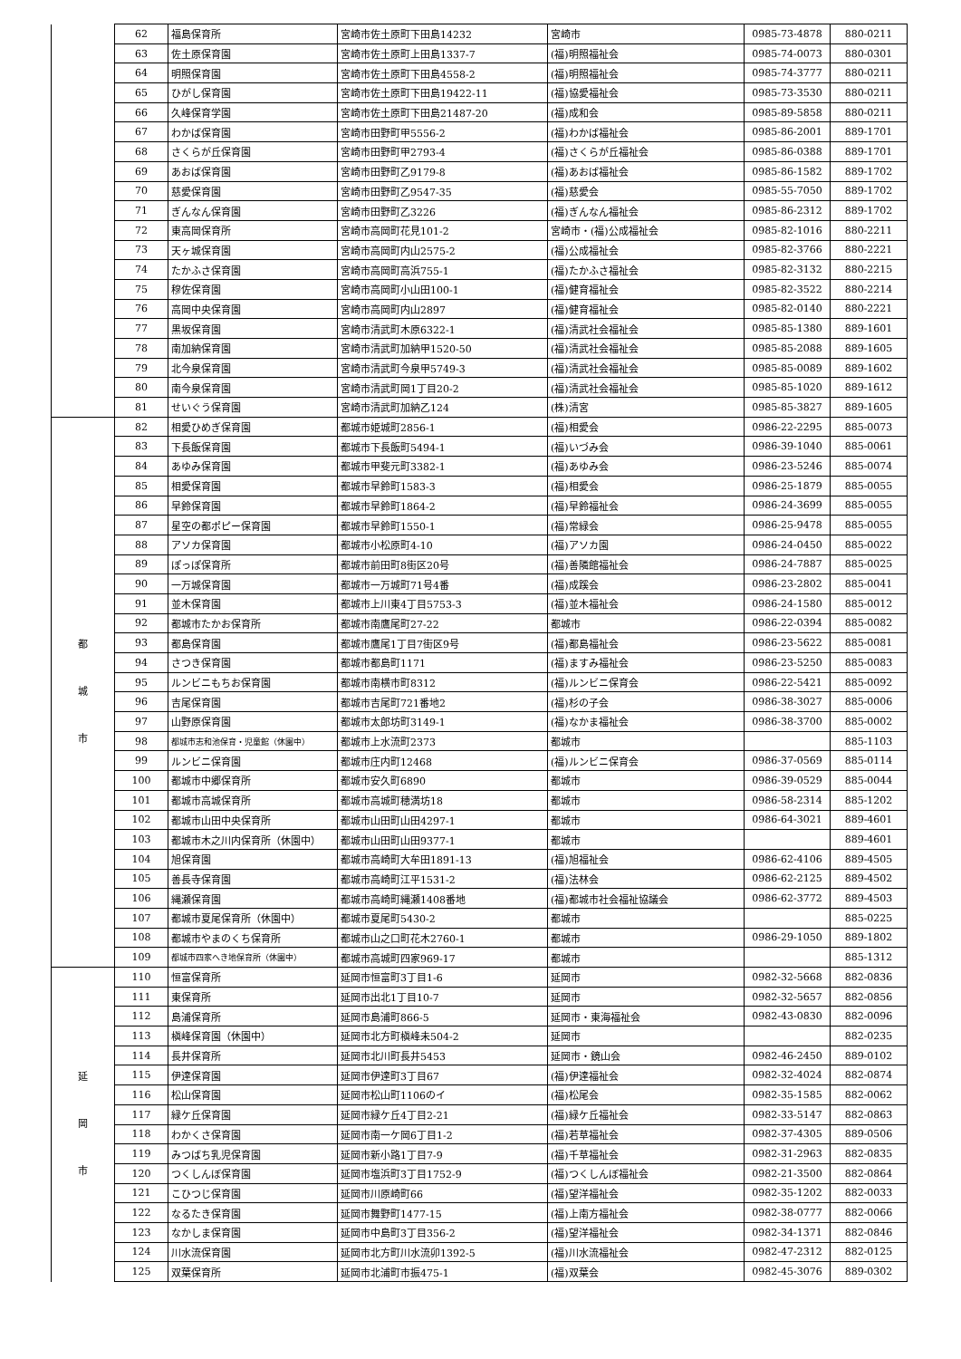| | 62 | 福島保育所 | 宮崎市佐土原町下田島14232 | 宮崎市 | 0985-73-4878 | 880-0211 |
| | 63 | 佐土原保育園 | 宮崎市佐土原町上田島1337-7 | (福)明照福祉会 | 0985-74-0073 | 880-0301 |
| | 64 | 明照保育園 | 宮崎市佐土原町下田島4558-2 | (福)明照福祉会 | 0985-74-3777 | 880-0211 |
| | 65 | ひがし保育園 | 宮崎市佐土原町下田島19422-11 | (福)協愛福祉会 | 0985-73-3530 | 880-0211 |
| | 66 | 久峰保育学園 | 宮崎市佐土原町下田島21487-20 | (福)成和会 | 0985-89-5858 | 880-0211 |
| | 67 | わかば保育園 | 宮崎市田野町甲5556-2 | (福)わかば福祉会 | 0985-86-2001 | 889-1701 |
| | 68 | さくらが丘保育園 | 宮崎市田野町甲2793-4 | (福)さくらが丘福祉会 | 0985-86-0388 | 889-1701 |
| | 69 | あおば保育園 | 宮崎市田野町乙9179-8 | (福)あおば福祉会 | 0985-86-1582 | 889-1702 |
| | 70 | 慈愛保育園 | 宮崎市田野町乙9547-35 | (福)慈愛会 | 0985-55-7050 | 889-1702 |
| | 71 | ぎんなん保育園 | 宮崎市田野町乙3226 | (福)ぎんなん福祉会 | 0985-86-2312 | 889-1702 |
| | 72 | 東高岡保育所 | 宮崎市高岡町花見101-2 | 宮崎市・(福)公成福祉会 | 0985-82-1016 | 880-2211 |
| | 73 | 天ヶ城保育園 | 宮崎市高岡町内山2575-2 | (福)公成福祉会 | 0985-82-3766 | 880-2221 |
| | 74 | たかふさ保育園 | 宮崎市高岡町高浜755-1 | (福)たかふさ福祉会 | 0985-82-3132 | 880-2215 |
| | 75 | 穆佐保育園 | 宮崎市高岡町小山田100-1 | (福)健育福祉会 | 0985-82-3522 | 880-2214 |
| | 76 | 高岡中央保育園 | 宮崎市高岡町内山2897 | (福)健育福祉会 | 0985-82-0140 | 880-2221 |
| | 77 | 黒坂保育園 | 宮崎市清武町木原6322-1 | (福)清武社会福祉会 | 0985-85-1380 | 889-1601 |
| | 78 | 南加納保育園 | 宮崎市清武町加納甲1520-50 | (福)清武社会福祉会 | 0985-85-2088 | 889-1605 |
| | 79 | 北今泉保育園 | 宮崎市清武町今泉甲5749-3 | (福)清武社会福祉会 | 0985-85-0089 | 889-1602 |
| | 80 | 南今泉保育園 | 宮崎市清武町岡1丁目20-2 | (福)清武社会福祉会 | 0985-85-1020 | 889-1612 |
| | 81 | せいぐう保育園 | 宮崎市清武町加納乙124 | (株)清宮 | 0985-85-3827 | 889-1605 |
| 都 城 市 | 82 | 相愛ひめぎ保育園 | 都城市姫城町2856-1 | (福)相愛会 | 0986-22-2295 | 885-0073 |
| | 83 | 下長飯保育園 | 都城市下長飯町5494-1 | (福)いづみ会 | 0986-39-1040 | 885-0061 |
| | 84 | あゆみ保育園 | 都城市甲斐元町3382-1 | (福)あゆみ会 | 0986-23-5246 | 885-0074 |
| | 85 | 相愛保育園 | 都城市早鈴町1583-3 | (福)相愛会 | 0986-25-1879 | 885-0055 |
| | 86 | 早鈴保育園 | 都城市早鈴町1864-2 | (福)早鈴福祉会 | 0986-24-3699 | 885-0055 |
| | 87 | 星空の都ポピー保育園 | 都城市早鈴町1550-1 | (福)常緑会 | 0986-25-9478 | 885-0055 |
| | 88 | アソカ保育園 | 都城市小松原町4-10 | (福)アソカ園 | 0986-24-0450 | 885-0022 |
| | 89 | ぽっぽ保育所 | 都城市前田町8街区20号 | (福)善隣館福祉会 | 0986-24-7887 | 885-0025 |
| | 90 | 一万城保育園 | 都城市一万城町71号4番 | (福)成蹊会 | 0986-23-2802 | 885-0041 |
| | 91 | 並木保育園 | 都城市上川東4丁目5753-3 | (福)並木福祉会 | 0986-24-1580 | 885-0012 |
| | 92 | 都城市たかお保育所 | 都城市南鷹尾町27-22 | 都城市 | 0986-22-0394 | 885-0082 |
| | 93 | 都島保育園 | 都城市鷹尾1丁目7街区9号 | (福)都島福祉会 | 0986-23-5622 | 885-0081 |
| | 94 | さつき保育園 | 都城市都島町1171 | (福)ますみ福祉会 | 0986-23-5250 | 885-0083 |
| | 95 | ルンビニもちお保育園 | 都城市南横市町8312 | (福)ルンビニ保育会 | 0986-22-5421 | 885-0092 |
| | 96 | 吉尾保育園 | 都城市吉尾町721番地2 | (福)杉の子会 | 0986-38-3027 | 885-0006 |
| | 97 | 山野原保育園 | 都城市太郎坊町3149-1 | (福)なかま福祉会 | 0986-38-3700 | 885-0002 |
| | 98 | 都城市志和池保育・児童館（休園中） | 都城市上水流町2373 | 都城市 | | 885-1103 |
| | 99 | ルンビニ保育園 | 都城市庄内町12468 | (福)ルンビニ保育会 | 0986-37-0569 | 885-0114 |
| | 100 | 都城市中郷保育所 | 都城市安久町6890 | 都城市 | 0986-39-0529 | 885-0044 |
| | 101 | 都城市高城保育所 | 都城市高城町穂満坊18 | 都城市 | 0986-58-2314 | 885-1202 |
| | 102 | 都城市山田中央保育所 | 都城市山田町山田4297-1 | 都城市 | 0986-64-3021 | 889-4601 |
| | 103 | 都城市木之川内保育所（休園中） | 都城市山田町山田9377-1 | 都城市 | | 889-4601 |
| | 104 | 旭保育園 | 都城市高崎町大牟田1891-13 | (福)旭福祉会 | 0986-62-4106 | 889-4505 |
| | 105 | 善長寺保育園 | 都城市高崎町江平1531-2 | (福)法林会 | 0986-62-2125 | 889-4502 |
| | 106 | 縄瀬保育園 | 都城市高崎町縄瀬1408番地 | (福)都城市社会福祉協議会 | 0986-62-3772 | 889-4503 |
| | 107 | 都城市夏尾保育所（休園中） | 都城市夏尾町5430-2 | 都城市 | | 885-0225 |
| | 108 | 都城市やまのくち保育所 | 都城市山之口町花木2760-1 | 都城市 | 0986-29-1050 | 889-1802 |
| | 109 | 都城市四家へき地保育所（休園中） | 都城市高城町四家969-17 | 都城市 | | 885-1312 |
| 延 岡 市 | 110 | 恒富保育所 | 延岡市恒富町3丁目1-6 | 延岡市 | 0982-32-5668 | 882-0836 |
| | 111 | 東保育所 | 延岡市出北1丁目10-7 | 延岡市 | 0982-32-5657 | 882-0856 |
| | 112 | 島浦保育所 | 延岡市島浦町866-5 | 延岡市・東海福祉会 | 0982-43-0830 | 882-0096 |
| | 113 | 槇峰保育園（休園中） | 延岡市北方町槇峰未504-2 | 延岡市 | | 882-0235 |
| | 114 | 長井保育所 | 延岡市北川町長井5453 | 延岡市・鏡山会 | 0982-46-2450 | 889-0102 |
| | 115 | 伊達保育園 | 延岡市伊達町3丁目67 | (福)伊達福祉会 | 0982-32-4024 | 882-0874 |
| | 116 | 松山保育園 | 延岡市松山町1106のイ | (福)松尾会 | 0982-35-1585 | 882-0062 |
| | 117 | 緑ケ丘保育園 | 延岡市緑ケ丘4丁目2-21 | (福)緑ケ丘福祉会 | 0982-33-5147 | 882-0863 |
| | 118 | わかくさ保育園 | 延岡市南一ケ岡6丁目1-2 | (福)若草福祉会 | 0982-37-4305 | 889-0506 |
| | 119 | みつばち乳児保育園 | 延岡市新小路1丁目7-9 | (福)千草福祉会 | 0982-31-2963 | 882-0835 |
| | 120 | つくしんぼ保育園 | 延岡市塩浜町3丁目1752-9 | (福)つくしんぼ福祉会 | 0982-21-3500 | 882-0864 |
| | 121 | こひつじ保育園 | 延岡市川原崎町66 | (福)望洋福祉会 | 0982-35-1202 | 882-0033 |
| | 122 | なるたき保育園 | 延岡市舞野町1477-15 | (福)上南方福祉会 | 0982-38-0777 | 882-0066 |
| | 123 | なかしま保育園 | 延岡市中島町3丁目356-2 | (福)望洋福祉会 | 0982-34-1371 | 882-0846 |
| | 124 | 川水流保育園 | 延岡市北方町川水流卯1392-5 | (福)川水流福祉会 | 0982-47-2312 | 882-0125 |
| | 125 | 双葉保育所 | 延岡市北浦町市振475-1 | (福)双葉会 | 0982-45-3076 | 889-0302 |